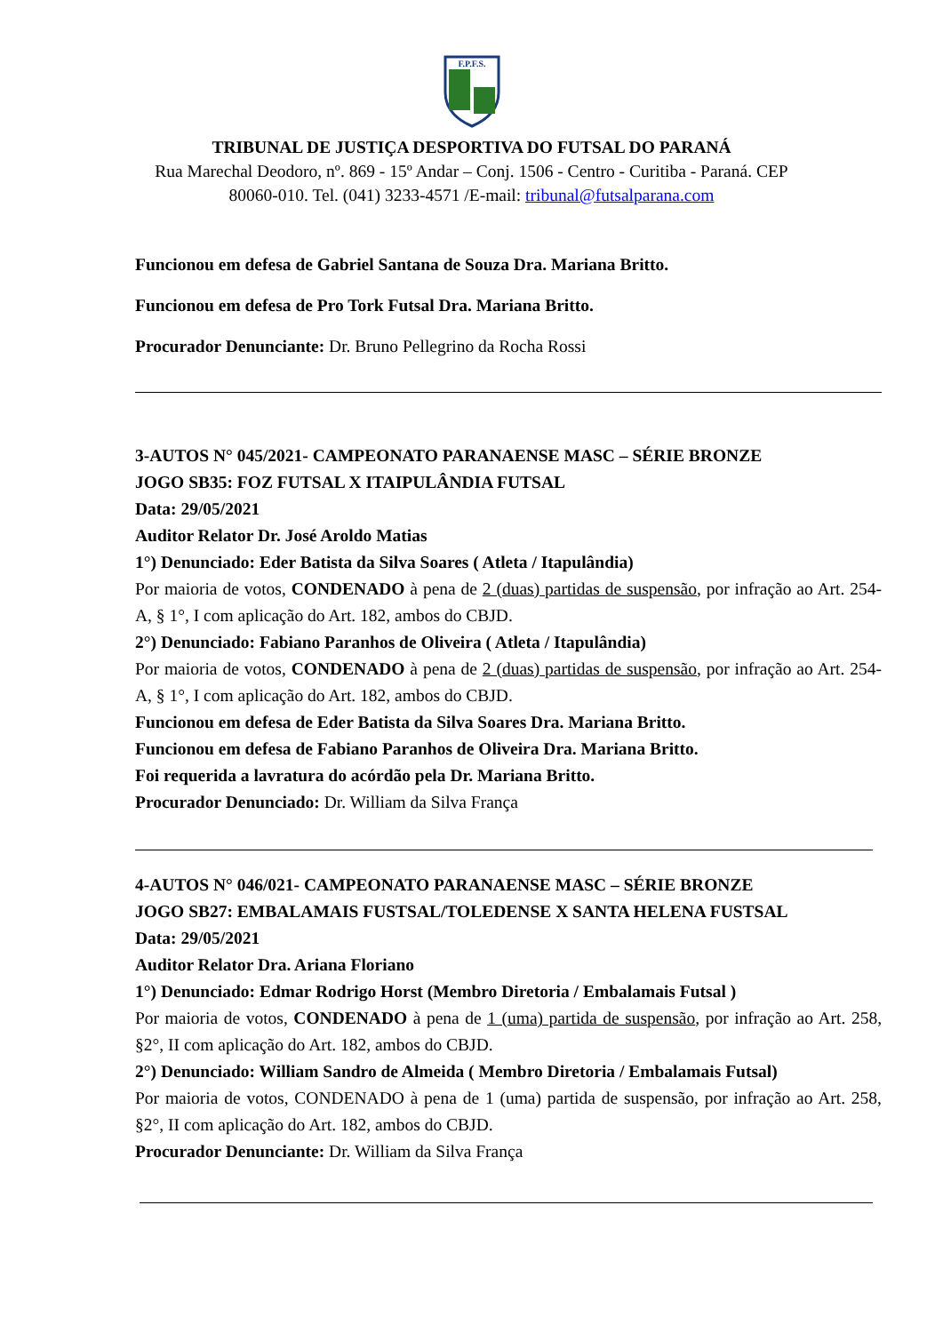F.P.F.S.
TRIBUNAL DE JUSTIÇA DESPORTIVA DO FUTSAL DO PARANÁ
Rua Marechal Deodoro, nº. 869 - 15º Andar – Conj. 1506 - Centro - Curitiba - Paraná. CEP 80060-010. Tel. (041) 3233-4571 /E-mail: tribunal@futsalparana.com
Funcionou em defesa de Gabriel Santana de Souza Dra. Mariana Britto.
Funcionou em defesa de Pro Tork Futsal Dra. Mariana Britto.
Procurador Denunciante: Dr. Bruno Pellegrino da Rocha Rossi
3-AUTOS N° 045/2021- CAMPEONATO PARANAENSE MASC – SÉRIE BRONZE
JOGO SB35: FOZ FUTSAL X ITAIPULÂNDIA FUTSAL
Data: 29/05/2021
Auditor Relator Dr. José Aroldo Matias
1°) Denunciado: Eder Batista da Silva Soares ( Atleta / Itapulândia)
Por maioria de votos, CONDENADO à pena de 2 (duas) partidas de suspensão, por infração ao Art. 254-A, § 1°, I com aplicação do Art. 182, ambos do CBJD.
2°) Denunciado: Fabiano Paranhos de Oliveira ( Atleta / Itapulândia)
Por maioria de votos, CONDENADO à pena de 2 (duas) partidas de suspensão, por infração ao Art. 254-A, § 1°, I com aplicação do Art. 182, ambos do CBJD.
Funcionou em defesa de Eder Batista da Silva Soares Dra. Mariana Britto.
Funcionou em defesa de Fabiano Paranhos de Oliveira Dra. Mariana Britto.
Foi requerida a lavratura do acórdão pela Dr. Mariana Britto.
Procurador Denunciado: Dr. William da Silva França
4-AUTOS N° 046/021- CAMPEONATO PARANAENSE MASC – SÉRIE BRONZE
JOGO SB27: EMBALAMAIS FUSTSAL/TOLEDENSE X SANTA HELENA FUSTSAL
Data: 29/05/2021
Auditor Relator Dra. Ariana Floriano
1°) Denunciado: Edmar Rodrigo Horst (Membro Diretoria / Embalamais Futsal )
Por maioria de votos, CONDENADO à pena de 1 (uma) partida de suspensão, por infração ao Art. 258, §2°, II com aplicação do Art. 182, ambos do CBJD.
2°) Denunciado: William Sandro de Almeida ( Membro Diretoria / Embalamais Futsal)
Por maioria de votos, CONDENADO à pena de 1 (uma) partida de suspensão, por infração ao Art. 258, §2°, II com aplicação do Art. 182, ambos do CBJD.
Procurador Denunciante: Dr. William da Silva França